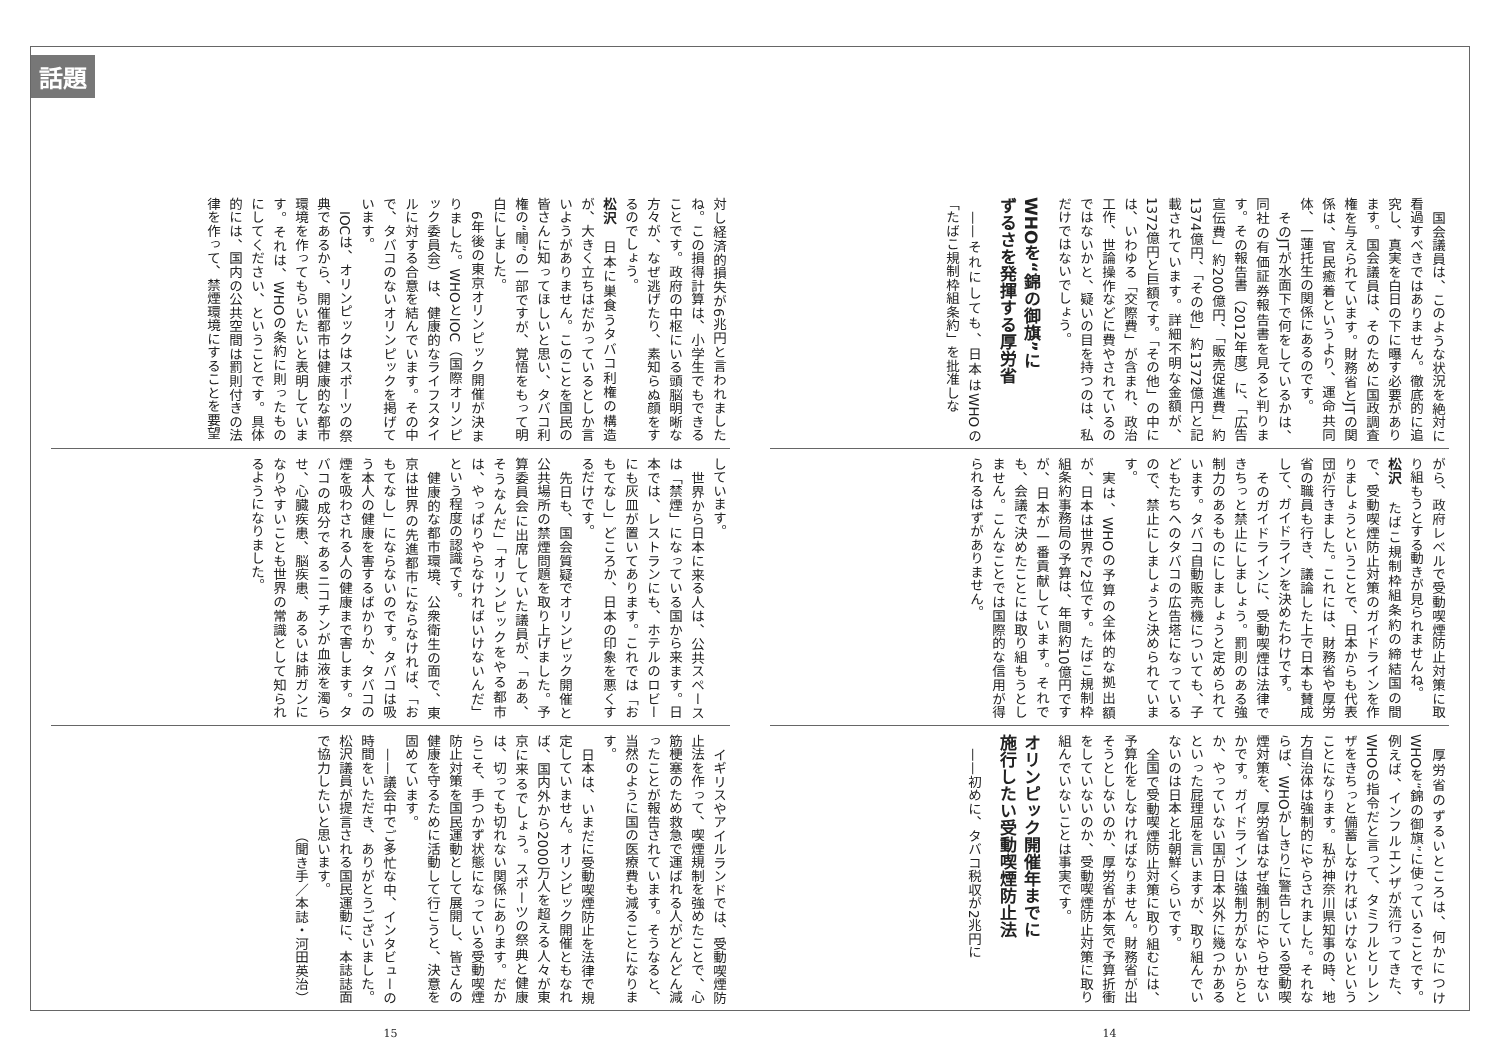国会議員は、このような状況を絶対に看過すべきではありません。徹底的に追究し、真実を白日の下に曝す必要があります。国会議員は、そのために国政調査権を与えられています。財務省とJTの関係は、官民癒着というより、運命共同体、一蓮托生の関係にあるのです。
そのJTが水面下で何をしているかは、同社の有価証券報告書を見ると判ります。その報告書（2012年度）に、「広告宣伝費」約200億円、「販売促進費」約1374億円、「その他」約1372億円と記載されています。詳細不明な金額が、1372億円と巨額です。「その他」の中には、いわゆる「交際費」が含まれ、政治工作、世論操作などに費やされているのではないかと、疑いの目を持つのは、私だけではないでしょう。
WHOを“錦の御旗”に
ずるさを発揮する厚労省
——それにしても、日本はWHOの「たばこ規制枠組条約」を批准しな
がら、政府レベルで受動喫煙防止対策に取り組もうとする動きが見られませんね。
松沢　たばこ規制枠組条約の締結国の間で、受動喫煙防止対策のガイドラインを作りましょうということで、日本からも代表団が行きました。これには、財務省や厚労省の職員も行き、議論した上で日本も賛成して、ガイドラインを決めたわけです。
そのガイドラインに、受動喫煙は法律できちっと禁止にしましょう。罰則のある強制力のあるものにしましょうと定められています。タバコ自動販売機についても、子どもたちへのタバコの広告塔になっているので、禁止にしましょうと決められています。
実は、WHOの予算の全体的な拠出額が、日本は世界で2位です。たばこ規制枠組条約事務局の予算は、年間約10億円ですが、日本が一番貢献しています。それでも、会議で決めたことには取り組もうとしません。こんなことでは国際的な信用が得られるはずがありません。
厚労省のずるいところは、何かにつけWHOを“錦の御旗”に使っていることです。例えば、インフルエンザが流行ってきた、WHOの指令だと言って、タミフルとリレンザをきちっと備蓄しなければいけないということになります。私が神奈川県知事の時、地方自治体は強制的にやらされました。それならば、WHOがしきりに警告している受動喫煙対策を、厚労省はなぜ強制的にやらせないかです。ガイドラインは強制力がないからとか、やっていない国が日本以外に幾つかあるといった屁理屈を言いますが、取り組んでいないのは日本と北朝鮮くらいです。
全国で受動喫煙防止対策に取り組むには、予算化をしなければなりません。財務省が出そうとしないのか、厚労省が本気で予算折衝をしていないのか、受動喫煙防止対策に取り組んでいないことは事実です。
オリンピック開催年までに
施行したい受動喫煙防止法
——初めに、タバコ税収が2兆円に
14
話題
対し経済的損失が6兆円と言われましたね。この損得計算は、小学生でもできることです。政府の中枢にいる頭脳明晰な方々が、なぜ逃げたり、素知らぬ顔をするのでしょう。
松沢　日本に巣食うタバコ利権の構造が、大きく立ちはだかっているとしか言いようがありません。このことを国民の皆さんに知ってほしいと思い、タバコ利権の“闇”の一部ですが、覚悟をもって明白にしました。
6年後の東京オリンピック開催が決まりました。WHOとIOC（国際オリンピック委員会）は、健康的なライフスタイルに対する合意を結んでいます。その中で、タバコのないオリンピックを掲げています。
IOCは、オリンピックはスポーツの祭典であるから、開催都市は健康的な都市環境を作ってもらいたいと表明しています。それは、WHOの条約に則ったものにしてください、ということです。具体的には、国内の公共空間は罰則付きの法律を作って、禁煙環境にすることを要望
しています。
世界から日本に来る人は、公共スペースは「禁煙」になっている国から来ます。日本では、レストランにも、ホテルのロビーにも灰皿が置いてあります。これでは「おもてなし」どころか、日本の印象を悪くするだけです。
先日も、国会質疑でオリンピック開催と公共場所の禁煙問題を取り上げました。予算委員会に出席していた議員が、「ああ、そうなんだ」「オリンピックをやる都市は、やっぱりやらなければいけないんだ」という程度の認識です。
健康的な都市環境、公衆衛生の面で、東京は世界の先進都市にならなければ、「おもてなし」にならないのです。タバコは吸う本人の健康を害するばかりか、タバコの煙を吸わされる人の健康まで害します。タバコの成分であるニコチンが血液を濁らせ、心臓疾患、脳疾患、あるいは肺ガンになりやすいことも世界の常識として知られるようになりました。
イギリスやアイルランドでは、受動喫煙防止法を作って、喫煙規制を強めたことで、心筋梗塞のため救急で運ばれる人がどんどん減ったことが報告されています。そうなると、当然のように国の医療費も減ることになります。
日本は、いまだに受動喫煙防止を法律で規定していません。オリンピック開催ともなれば、国内外から2000万人を超える人々が東京に来るでしょう。スポーツの祭典と健康は、切っても切れない関係にあります。だからこそ、手つかず状態になっている受動喫煙防止対策を国民運動として展開し、皆さんの健康を守るために活動して行こうと、決意を固めています。
——議会中でご多忙な中、インタビューの時間をいただき、ありがとうございました。松沢議員が提言される国民運動に、本誌誌面で協力したいと思います。
（聞き手／本誌・河田英治）
15